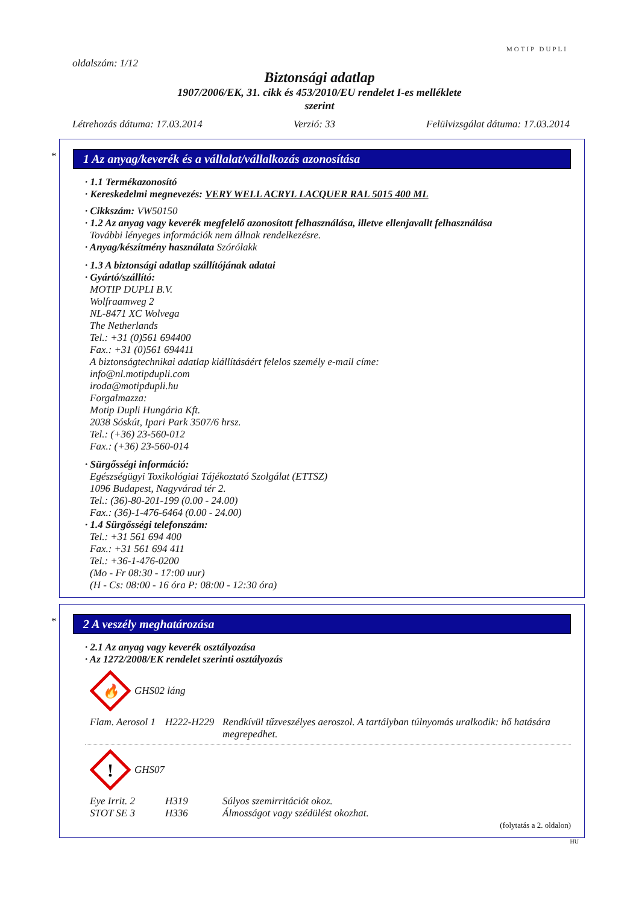MOTIP DUPLI
oldalszám: 1/12
Biztonsági adatlap
1907/2006/EK, 31. cikk és 453/2010/EU rendelet I-es melléklete
szerint
Létrehozás dátuma: 17.03.2014 Verzió: 33 Felülvizsgálat dátuma: 17.03.2014
*
1 Az anyag/keverék és a vállalat/vállalkozás azonosítása
· 1.1 Termékazonosító
· Kereskedelmi megnevezés: VERY WELL ACRYL LACQUER RAL 5015 400 ML
· Cikkszám: VW50150
· 1.2 Az anyag vagy keverék megfelelő azonosított felhasználása, illetve ellenjavallt felhasználása
További lényeges információk nem állnak rendelkezésre.
· Anyag/készítmény használata Szórólakk
· 1.3 A biztonsági adatlap szállítójának adatai
· Gyártó/szállító:
MOTIP DUPLI B.V.
Wolfraamweg 2
NL-8471 XC Wolvega
The Netherlands
Tel.: +31 (0)561 694400
Fax.: +31 (0)561 694411
A biztonságtechnikai adatlap kiállításáért felelos személy e-mail címe:
info@nl.motipdupli.com
iroda@motipdupli.hu
Forgalmazza:
Motip Dupli Hungária Kft.
2038 Sóskút, Ipari Park 3507/6 hrsz.
Tel.: (+36) 23-560-012
Fax.: (+36) 23-560-014
· Sürgősségi információ:
Egészségügyi Toxikológiai Tájékoztató Szolgálat (ETTSZ)
1096 Budapest, Nagyvárad tér 2.
Tel.: (36)-80-201-199 (0.00 - 24.00)
Fax.: (36)-1-476-6464 (0.00 - 24.00)
· 1.4 Sürgősségi telefonszám:
Tel.: +31 561 694 400
Fax.: +31 561 694 411
Tel.: +36-1-476-0200
(Mo - Fr 08:30 - 17:00 uur)
(H - Cs: 08:00 - 16 óra P: 08:00 - 12:30 óra)
*
2 A veszély meghatározása
· 2.1 Az anyag vagy keverék osztályozása
· Az 1272/2008/EK rendelet szerinti osztályozás
🔥
GHS02 láng
Flam. Aerosol 1 H222-H229 Rendkívül tűzveszélyes aeroszol. A tartályban túlnyomás uralkodik: hő hatására megrepedhet.
!
GHS07
Eye Irrit. 2 H319 Súlyos szemirritációt okoz.
STOT SE 3 H336 Álmosságot vagy szédülést okozhat.
(folytatás a 2. oldalon)
HU